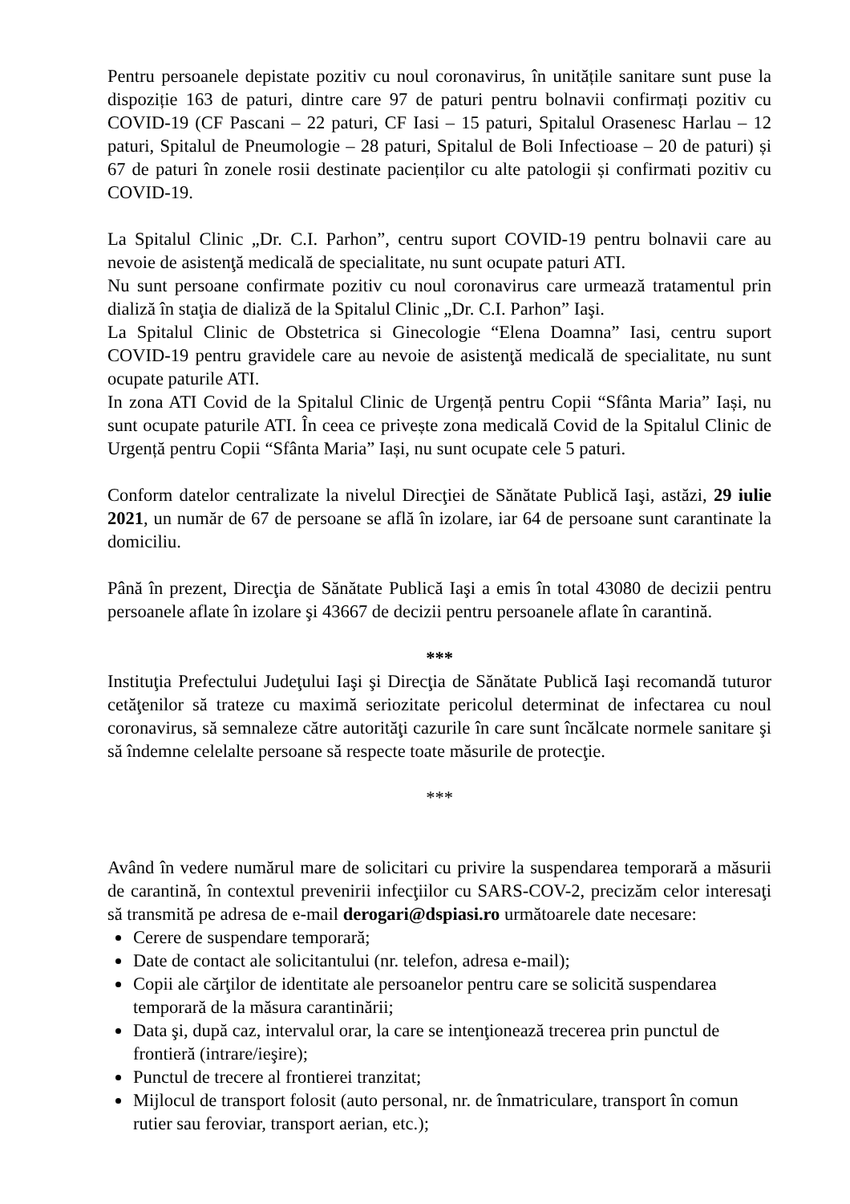Pentru persoanele depistate pozitiv cu noul coronavirus, în unitățile sanitare sunt puse la dispoziție 163 de paturi, dintre care 97 de paturi pentru bolnavii confirmați pozitiv cu COVID-19 (CF Pascani – 22 paturi, CF Iasi – 15 paturi, Spitalul Orasenesc Harlau – 12 paturi, Spitalul de Pneumologie – 28 paturi, Spitalul de Boli Infectioase – 20 de paturi) și 67 de paturi în zonele rosii destinate pacienților cu alte patologii și confirmati pozitiv cu COVID-19.
La Spitalul Clinic „Dr. C.I. Parhon”, centru suport COVID-19 pentru bolnavii care au nevoie de asistenţă medicală de specialitate, nu sunt ocupate paturi ATI.
Nu sunt persoane confirmate pozitiv cu noul coronavirus care urmează tratamentul prin dializă în staţia de dializă de la Spitalul Clinic „Dr. C.I. Parhon” Iaşi.
La Spitalul Clinic de Obstetrica si Ginecologie “Elena Doamna” Iasi, centru suport COVID-19 pentru gravidele care au nevoie de asistenţă medicală de specialitate, nu sunt ocupate paturile ATI.
In zona ATI Covid de la Spitalul Clinic de Urgență pentru Copii “Sfânta Maria” Iași, nu sunt ocupate paturile ATI. În ceea ce privește zona medicală Covid de la Spitalul Clinic de Urgență pentru Copii “Sfânta Maria” Iași, nu sunt ocupate cele 5 paturi.
Conform datelor centralizate la nivelul Direcţiei de Sănătate Publică Iaşi, astăzi, 29 iulie 2021, un număr de 67 de persoane se află în izolare, iar 64 de persoane sunt carantinate la domiciliu.
Până în prezent, Direcţia de Sănătate Publică Iaşi a emis în total 43080 de decizii pentru persoanele aflate în izolare şi 43667 de decizii pentru persoanele aflate în carantină.
***
Instituţia Prefectului Judeţului Iaşi şi Direcţia de Sănătate Publică Iaşi recomandă tuturor cetăţenilor să trateze cu maximă seriozitate pericolul determinat de infectarea cu noul coronavirus, să semnaleze către autorităţi cazurile în care sunt încălcate normele sanitare şi să îndemne celelalte persoane să respecte toate măsurile de protecţie.
***
Având în vedere numărul mare de solicitari cu privire la suspendarea temporară a măsurii de carantină, în contextul prevenirii infecţiilor cu SARS-COV-2, precizăm celor interesaţi să transmită pe adresa de e-mail derogari@dspiasi.ro următoarele date necesare:
Cerere de suspendare temporară;
Date de contact ale solicitantului (nr. telefon, adresa e-mail);
Copii ale cărţilor de identitate ale persoanelor pentru care se solicită suspendarea temporară de la măsura carantinării;
Data şi, după caz, intervalul orar, la care se intenţionează trecerea prin punctul de frontieră (intrare/ieşire);
Punctul de trecere al frontierei tranzitat;
Mijlocul de transport folosit (auto personal, nr. de înmatriculare, transport în comun rutier sau feroviar, transport aerian, etc.);